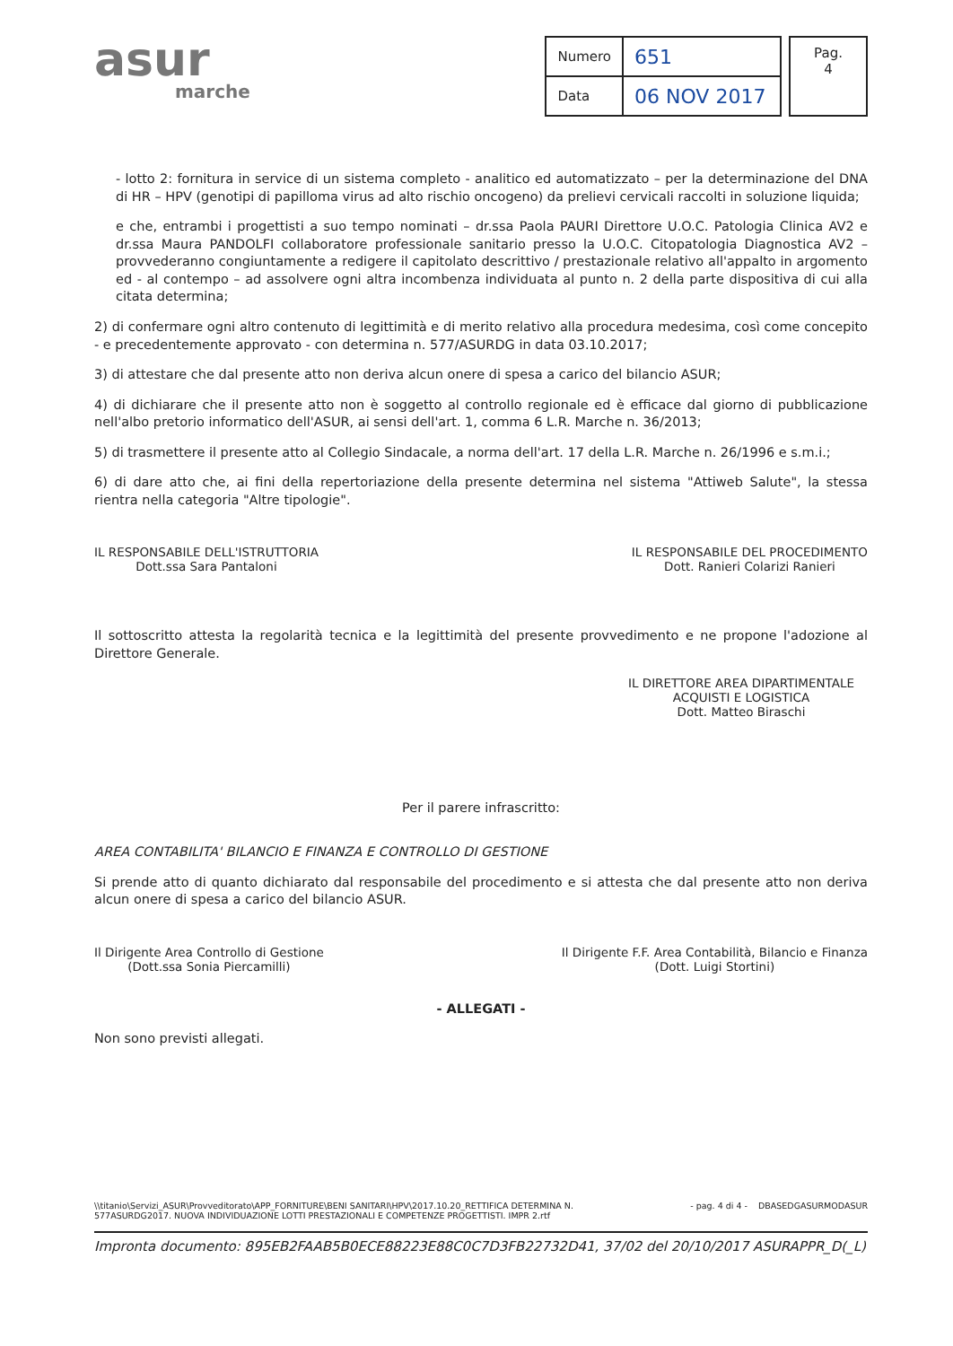asur
marche
| Numero | 651 |
| Data | 06 NOV 2017 |
| Pag. 4 |
- lotto 2: fornitura in service di un sistema completo - analitico ed automatizzato – per la determinazione del DNA di HR – HPV (genotipi di papilloma virus ad alto rischio oncogeno) da prelievi cervicali raccolti in soluzione liquida;
e che, entrambi i progettisti a suo tempo nominati – dr.ssa Paola PAURI Direttore U.O.C. Patologia Clinica AV2 e dr.ssa Maura PANDOLFI collaboratore professionale sanitario presso la U.O.C. Citopatologia Diagnostica AV2 – provvederanno congiuntamente a redigere il capitolato descrittivo / prestazionale relativo all'appalto in argomento ed - al contempo – ad assolvere ogni altra incombenza individuata al punto n. 2 della parte dispositiva di cui alla citata determina;
2) di confermare ogni altro contenuto di legittimità e di merito relativo alla procedura medesima, così come concepito - e precedentemente approvato - con determina n. 577/ASURDG in data 03.10.2017;
3) di attestare che dal presente atto non deriva alcun onere di spesa a carico del bilancio ASUR;
4) di dichiarare che il presente atto non è soggetto al controllo regionale ed è efficace dal giorno di pubblicazione nell'albo pretorio informatico dell'ASUR, ai sensi dell'art. 1, comma 6 L.R. Marche n. 36/2013;
5) di trasmettere il presente atto al Collegio Sindacale, a norma dell'art. 17 della L.R. Marche n. 26/1996 e s.m.i.;
6) di dare atto che, ai fini della repertoriazione della presente determina nel sistema "Attiweb Salute", la stessa rientra nella categoria "Altre tipologie".
IL RESPONSABILE DELL'ISTRUTTORIA
Dott.ssa Sara Pantaloni
IL RESPONSABILE DEL PROCEDIMENTO
Dott. Ranieri Colarizi Ranieri
Il sottoscritto attesta la regolarità tecnica e la legittimità del presente provvedimento e ne propone l'adozione al Direttore Generale.
IL DIRETTORE AREA DIPARTIMENTALE
ACQUISTI E LOGISTICA
Dott. Matteo Biraschi
Per il parere infrascritto:
AREA CONTABILITA' BILANCIO E FINANZA E CONTROLLO DI GESTIONE
Si prende atto di quanto dichiarato dal responsabile del procedimento e si attesta che dal presente atto non deriva alcun onere di spesa a carico del bilancio ASUR.
Il Dirigente Area Controllo di Gestione
(Dott.ssa Sonia Piercamilli)
Il Dirigente F.F. Area Contabilità, Bilancio e Finanza
(Dott. Luigi Stortini)
- ALLEGATI -
Non sono previsti allegati.
\\titanio\Servizi_ASUR\Provveditorato\APP_FORNITURE\BENI SANITARI\HPV\2017.10.20_RETTIFICA DETERMINA N.
577ASURDG2017. NUOVA INDIVIDUAZIONE LOTTI PRESTAZIONALI E COMPETENZE PROGETTISTI. IMPR 2.rtf
- pag. 4 di 4 - DBASEDGASURMODASUR
Impronta documento: 895EB2FAAB5B0ECE88223E88C0C7D3FB22732D41, 37/02 del 20/10/2017 ASURAPPR_D(_L)